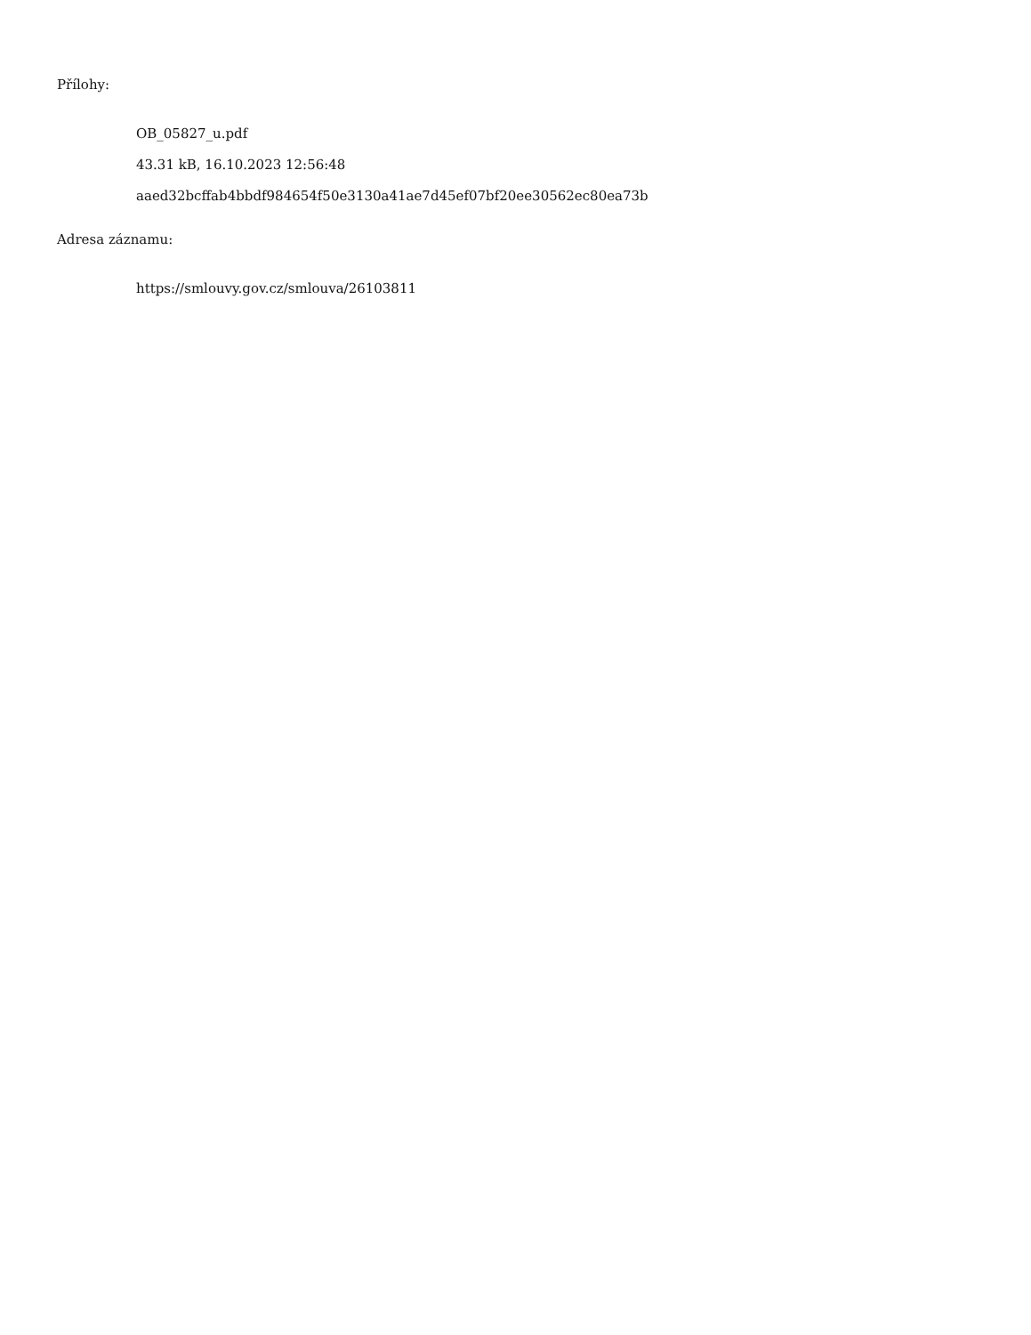Přílohy:
OB_05827_u.pdf
43.31 kB, 16.10.2023 12:56:48
aaed32bcffab4bbdf984654f50e3130a41ae7d45ef07bf20ee30562ec80ea73b
Adresa záznamu:
https://smlouvy.gov.cz/smlouva/26103811